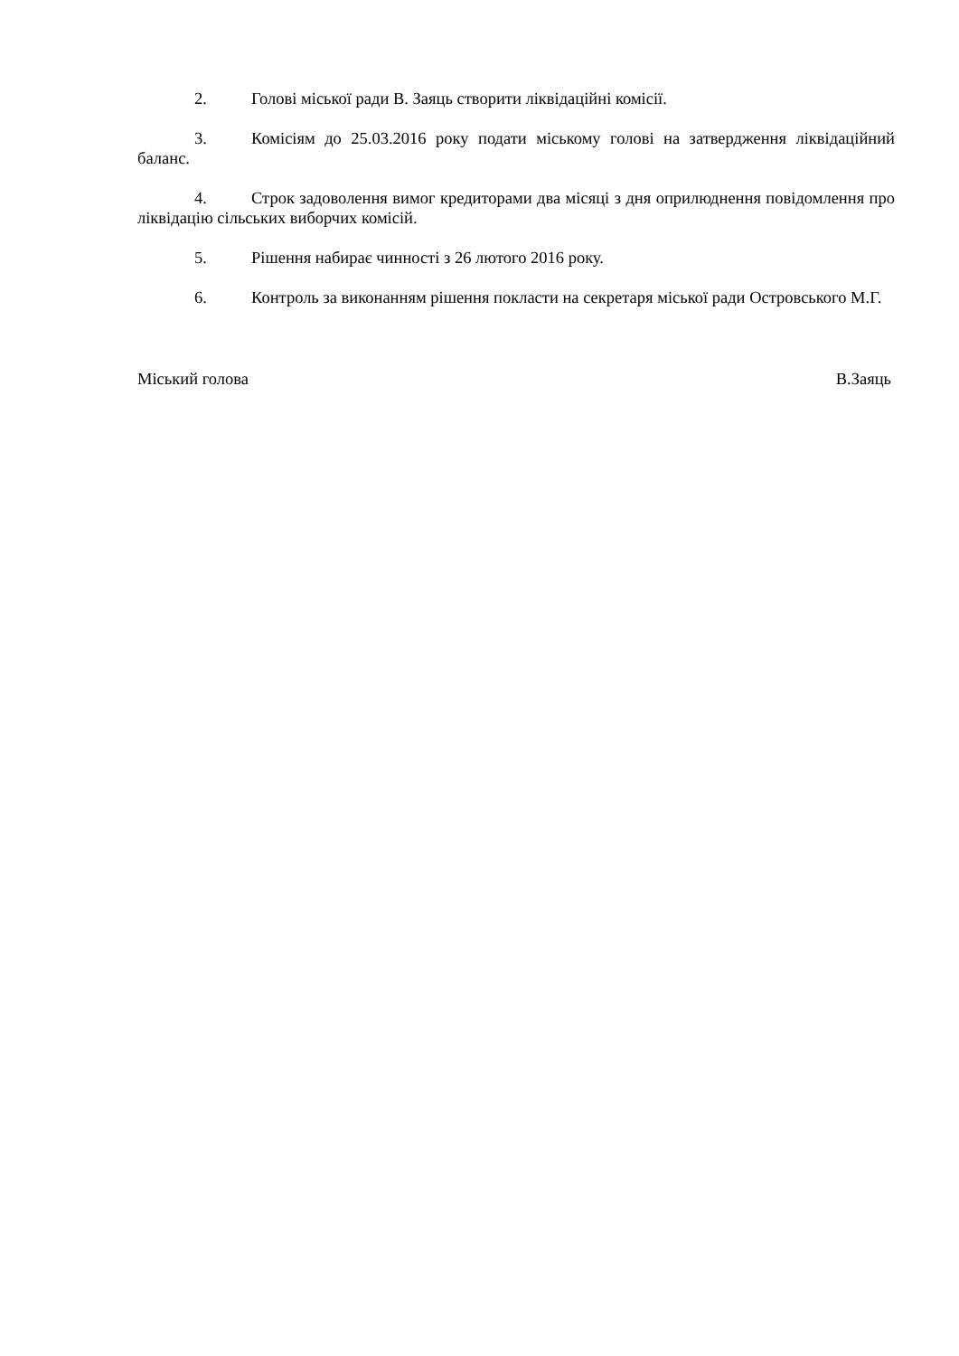2. Голові міської ради В. Заяць створити ліквідаційні комісії.
3. Комісіям до 25.03.2016 року подати міському голові на затвердження ліквідаційний баланс.
4. Строк задоволення вимог кредиторами два місяці з дня оприлюднення повідомлення про ліквідацію сільських виборчих комісій.
5. Рішення набирає чинності з 26 лютого 2016 року.
6. Контроль за виконанням рішення покласти на секретаря міської ради Островського М.Г.
Міський голова В.Заяць